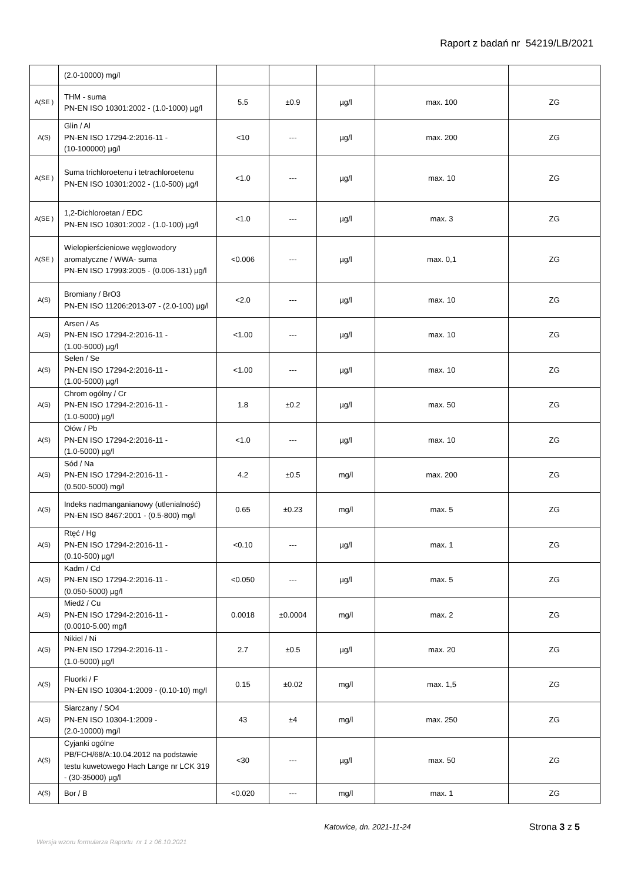Raport z badań nr 54219/LB/2021
| | (2.0-10000) mg/l | | | | | |
| A(SE ) | THM - suma PN-EN ISO 10301:2002 - (1.0-1000) µg/l | 5.5 | ±0.9 | µg/l | max. 100 | ZG |
| A(S) | Glin / Al PN-EN ISO 17294-2:2016-11 - (10-100000) µg/l | <10 | --- | µg/l | max. 200 | ZG |
| A(SE ) | Suma trichloroetenu i tetrachloroetenu PN-EN ISO 10301:2002 - (1.0-500) µg/l | <1.0 | --- | µg/l | max. 10 | ZG |
| A(SE ) | 1,2-Dichloroetan / EDC PN-EN ISO 10301:2002 - (1.0-100) µg/l | <1.0 | --- | µg/l | max. 3 | ZG |
| A(SE ) | Wielopierścieniowe węglowodory aromatyczne / WWA- suma PN-EN ISO 17993:2005 - (0.006-131) µg/l | <0.006 | --- | µg/l | max. 0,1 | ZG |
| A(S) | Bromiany / BrO3 PN-EN ISO 11206:2013-07 - (2.0-100) µg/l | <2.0 | --- | µg/l | max. 10 | ZG |
| A(S) | Arsen / As PN-EN ISO 17294-2:2016-11 - (1.00-5000) µg/l | <1.00 | --- | µg/l | max. 10 | ZG |
| A(S) | Selen / Se PN-EN ISO 17294-2:2016-11 - (1.00-5000) µg/l | <1.00 | --- | µg/l | max. 10 | ZG |
| A(S) | Chrom ogólny / Cr PN-EN ISO 17294-2:2016-11 - (1.0-5000) µg/l | 1.8 | ±0.2 | µg/l | max. 50 | ZG |
| A(S) | Ołów / Pb PN-EN ISO 17294-2:2016-11 - (1.0-5000) µg/l | <1.0 | --- | µg/l | max. 10 | ZG |
| A(S) | Sód / Na PN-EN ISO 17294-2:2016-11 - (0.500-5000) mg/l | 4.2 | ±0.5 | mg/l | max. 200 | ZG |
| A(S) | Indeks nadmanganianowy (utlenialność) PN-EN ISO 8467:2001 - (0.5-800) mg/l | 0.65 | ±0.23 | mg/l | max. 5 | ZG |
| A(S) | Rtęć / Hg PN-EN ISO 17294-2:2016-11 - (0.10-500) µg/l | <0.10 | --- | µg/l | max. 1 | ZG |
| A(S) | Kadm / Cd PN-EN ISO 17294-2:2016-11 - (0.050-5000) µg/l | <0.050 | --- | µg/l | max. 5 | ZG |
| A(S) | Miedź / Cu PN-EN ISO 17294-2:2016-11 - (0.0010-5.00) mg/l | 0.0018 | ±0.0004 | mg/l | max. 2 | ZG |
| A(S) | Nikiel / Ni PN-EN ISO 17294-2:2016-11 - (1.0-5000) µg/l | 2.7 | ±0.5 | µg/l | max. 20 | ZG |
| A(S) | Fluorki / F PN-EN ISO 10304-1:2009 - (0.10-10) mg/l | 0.15 | ±0.02 | mg/l | max. 1,5 | ZG |
| A(S) | Siarczany / SO4 PN-EN ISO 10304-1:2009 - (2.0-10000) mg/l | 43 | ±4 | mg/l | max. 250 | ZG |
| A(S) | Cyjanki ogólne PB/FCH/68/A:10.04.2012 na podstawie testu kuwetowego Hach Lange nr LCK 319 - (30-35000) µg/l | <30 | --- | µg/l | max. 50 | ZG |
| A(S) | Bor / B | <0.020 | --- | mg/l | max. 1 | ZG |
Katowice, dn. 2021-11-24
Strona 3 z 5
Wersja wzoru formularza Raportu nr 1 z 06.10.2021